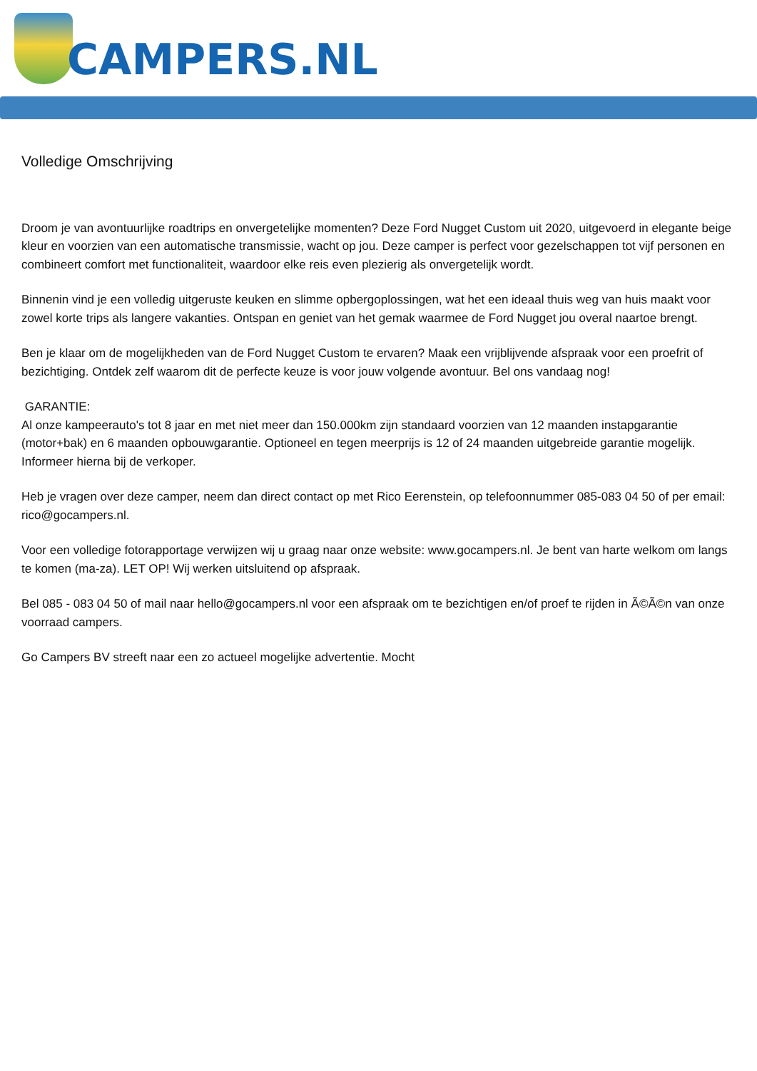CAMPERS.NL
Volledige Omschrijving
Droom je van avontuurlijke roadtrips en onvergetelijke momenten? Deze Ford Nugget Custom uit 2020, uitgevoerd in elegante beige kleur en voorzien van een automatische transmissie, wacht op jou. Deze camper is perfect voor gezelschappen tot vijf personen en combineert comfort met functionaliteit, waardoor elke reis even plezierig als onvergetelijk wordt.
Binnenin vind je een volledig uitgeruste keuken en slimme opbergoplossingen, wat het een ideaal thuis weg van huis maakt voor zowel korte trips als langere vakanties. Ontspan en geniet van het gemak waarmee de Ford Nugget jou overal naartoe brengt.
Ben je klaar om de mogelijkheden van de Ford Nugget Custom te ervaren? Maak een vrijblijvende afspraak voor een proefrit of bezichtiging. Ontdek zelf waarom dit de perfecte keuze is voor jouw volgende avontuur. Bel ons vandaag nog!
GARANTIE:
Al onze kampeerauto's tot 8 jaar en met niet meer dan 150.000km zijn standaard voorzien van 12 maanden instapgarantie (motor+bak) en 6 maanden opbouwgarantie. Optioneel en tegen meerprijs is 12 of 24 maanden uitgebreide garantie mogelijk. Informeer hierna bij de verkoper.
Heb je vragen over deze camper, neem dan direct contact op met Rico Eerenstein, op telefoonnummer 085-083 04 50 of per email: rico@gocampers.nl.
Voor een volledige fotorapportage verwijzen wij u graag naar onze website: www.gocampers.nl. Je bent van harte welkom om langs te komen (ma-za). LET OP! Wij werken uitsluitend op afspraak.
Bel 085 - 083 04 50 of mail naar hello@gocampers.nl voor een afspraak om te bezichtigen en/of proef te rijden in Ã©Ã©n van onze voorraad campers.
Go Campers BV streeft naar een zo actueel mogelijke advertentie. Mocht